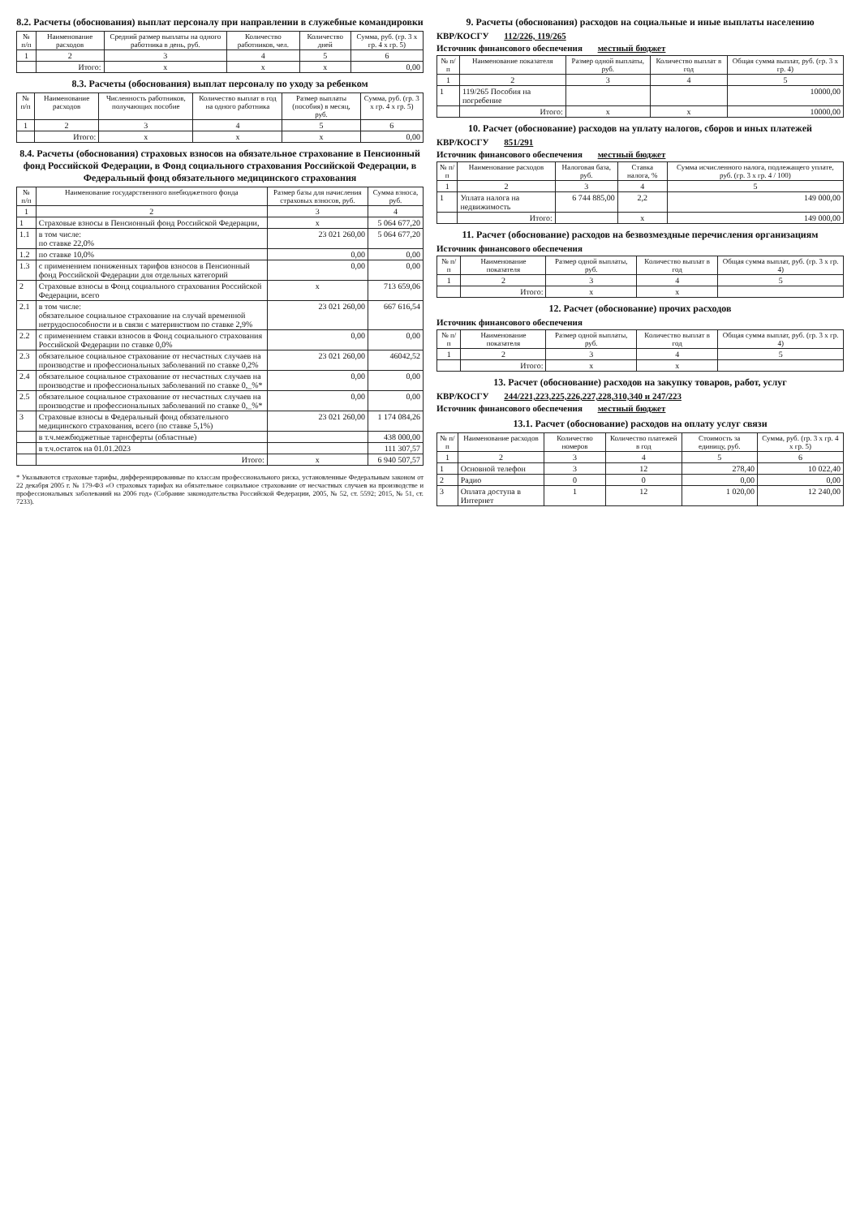8.2. Расчеты (обоснования) выплат персоналу при направлении в служебные командировки
| № п/п | Наименование расходов | Средний размер выплаты на одного работника в день, руб. | Количество работников, чел. | Количество дней | Сумма, руб. (гр. 3 х гр. 4 х гр. 5) |
| --- | --- | --- | --- | --- | --- |
| 1 | 2 | 3 | 4 | 5 | 6 |
| | Итого: | х | х | х | 0,00 |
8.3. Расчеты (обоснования) выплат персоналу по уходу за ребенком
| № п/п | Наименование расходов | Численность работников, получающих пособие | Количество выплат в год на одного работника | Размер выплаты (пособия) в месяц, руб. | Сумма, руб. (гр. 3 х гр. 4 х гр. 5) |
| --- | --- | --- | --- | --- | --- |
| 1 | 2 | 3 | 4 | 5 | 6 |
| | Итого: | х | х | х | 0,00 |
8.4. Расчеты (обоснования) страховых взносов на обязательное страхование в Пенсионный фонд Российской Федерации, в Фонд социального страхования Российской Федерации, в Федеральный фонд обязательного медицинского страхования
| № п/п | Наименование государственного внебюджетного фонда | Размер базы для начисления страховых взносов, руб. | Сумма взноса, руб. |
| --- | --- | --- | --- |
| 1 | 2 | 3 | 4 |
| 1 | Страховые взносы в Пенсионный фонд Российской Федерации, | х | 5 064 677,20 |
| 1.1 | в том числе: по ставке 22,0% | 23 021 260,00 | 5 064 677,20 |
| 1.2 | по ставке 10,0% | 0,00 | 0,00 |
| 1.3 | с применением пониженных тарифов взносов в Пенсионный фонд Российской Федерации для отдельных категорий | 0,00 | 0,00 |
| 2 | Страховые взносы в Фонд социального страхования Российской Федерации, всего | х | 713 659,06 |
| 2.1 | в том числе: обязательное социальное страхование на случай временной нетрудоспособности и в связи с материнством по ставке 2,9% | 23 021 260,00 | 667 616,54 |
| 2.2 | с применением ставки взносов в Фонд социального страхования Российской Федерации по ставке 0,0% | 0,00 | 0,00 |
| 2.3 | обязательное социальное страхование от несчастных случаев на производстве и профессиональных заболеваний по ставке 0,2% | 23 021 260,00 | 46042,52 |
| 2.4 | обязательное социальное страхование от несчастных случаев на производстве и профессиональных заболеваний по ставке 0,_%* | 0,00 | 0,00 |
| 2.5 | обязательное социальное страхование от несчастных случаев на производстве и профессиональных заболеваний по ставке 0,_%* | 0,00 | 0,00 |
| 3 | Страховые взносы в Федеральный фонд обязательного медицинского страхования, всего (по ставке 5,1%) | 23 021 260,00 | 1 174 084,26 |
| | в т.ч.межбюджетные тарнсферты (областные) | | 438 000,00 |
| | в т.ч.остаток на 01.01.2023 | | 111 307,57 |
| | Итого: | х | 6 940 507,57 |
* Указываются страховые тарифы, дифференцированные по классам профессионального риска, установленные Федеральным законом от 22 декабря 2005 г. № 179-ФЗ «О страховых тарифах на обязательное социальное страхование от несчастных случаев на производстве и профессиональных заболеваний на 2006 год» (Собрание законодательства Российской Федерации, 2005, № 52, ст. 5592; 2015, № 51, ст. 7233).
9. Расчеты (обоснования) расходов на социальные и иные выплаты населению
КВР/КОСГУ 112/226, 119/265
Источник финансового обеспечения местный бюджет
| № п/п | Наименование показателя | Размер одной выплаты, руб. | Количество выплат в год | Общая сумма выплат, руб. (гр. 3 х гр. 4) |
| --- | --- | --- | --- | --- |
| 1 | 2 | 3 | 4 | 5 |
| 1 | 119/265 Пособия на погребение | | | 10000,00 |
| | Итого: | х | х | 10000,00 |
10. Расчет (обоснование) расходов на уплату налогов, сборов и иных платежей
КВР/КОСГУ 851/291
Источник финансового обеспечения местный бюджет
| № п/п | Наименование расходов | Налоговая база, руб. | Ставка налога, % | Сумма исчисленного налога, подлежащего уплате, руб. (гр. 3 х гр. 4 / 100) |
| --- | --- | --- | --- | --- |
| 1 | 2 | 3 | 4 | 5 |
| 1 | Уплата налога на недвижимость | 6 744 885,00 | 2,2 | 149 000,00 |
| | Итого: | | х | 149 000,00 |
11. Расчет (обоснование) расходов на безвозмездные перечисления организациям
Источник финансового обеспечения
| № п/п | Наименование показателя | Размер одной выплаты, руб. | Количество выплат в год | Общая сумма выплат, руб. (гр. 3 х гр. 4) |
| --- | --- | --- | --- | --- |
| 1 | 2 | 3 | 4 | 5 |
| | Итого: | х | х | |
12. Расчет (обоснование) прочих расходов
Источник финансового обеспечения
| № п/п | Наименование показателя | Размер одной выплаты, руб. | Количество выплат в год | Общая сумма выплат, руб. (гр. 3 х гр. 4) |
| --- | --- | --- | --- | --- |
| 1 | 2 | 3 | 4 | 5 |
| | Итого: | х | х | |
13. Расчет (обоснование) расходов на закупку товаров, работ, услуг
КВР/КОСГУ 244/221,223,225,226,227,228,310,340 и 247/223
Источник финансового обеспечения местный бюджет
13.1. Расчет (обоснование) расходов на оплату услуг связи
| № п/п | Наименование расходов | Количество номеров | Количество платежей в год | Стоимость за единицу, руб. | Сумма, руб. (гр. 3 х гр. 4 х гр. 5) |
| --- | --- | --- | --- | --- | --- |
| 1 | 2 | 3 | 4 | 5 | 6 |
| 1 | Основной телефон | 3 | 12 | 278,40 | 10 022,40 |
| 2 | Радио | 0 | 0 | 0,00 | 0,00 |
| 3 | Оплата доступа в Интернет | 1 | 12 | 1 020,00 | 12 240,00 |